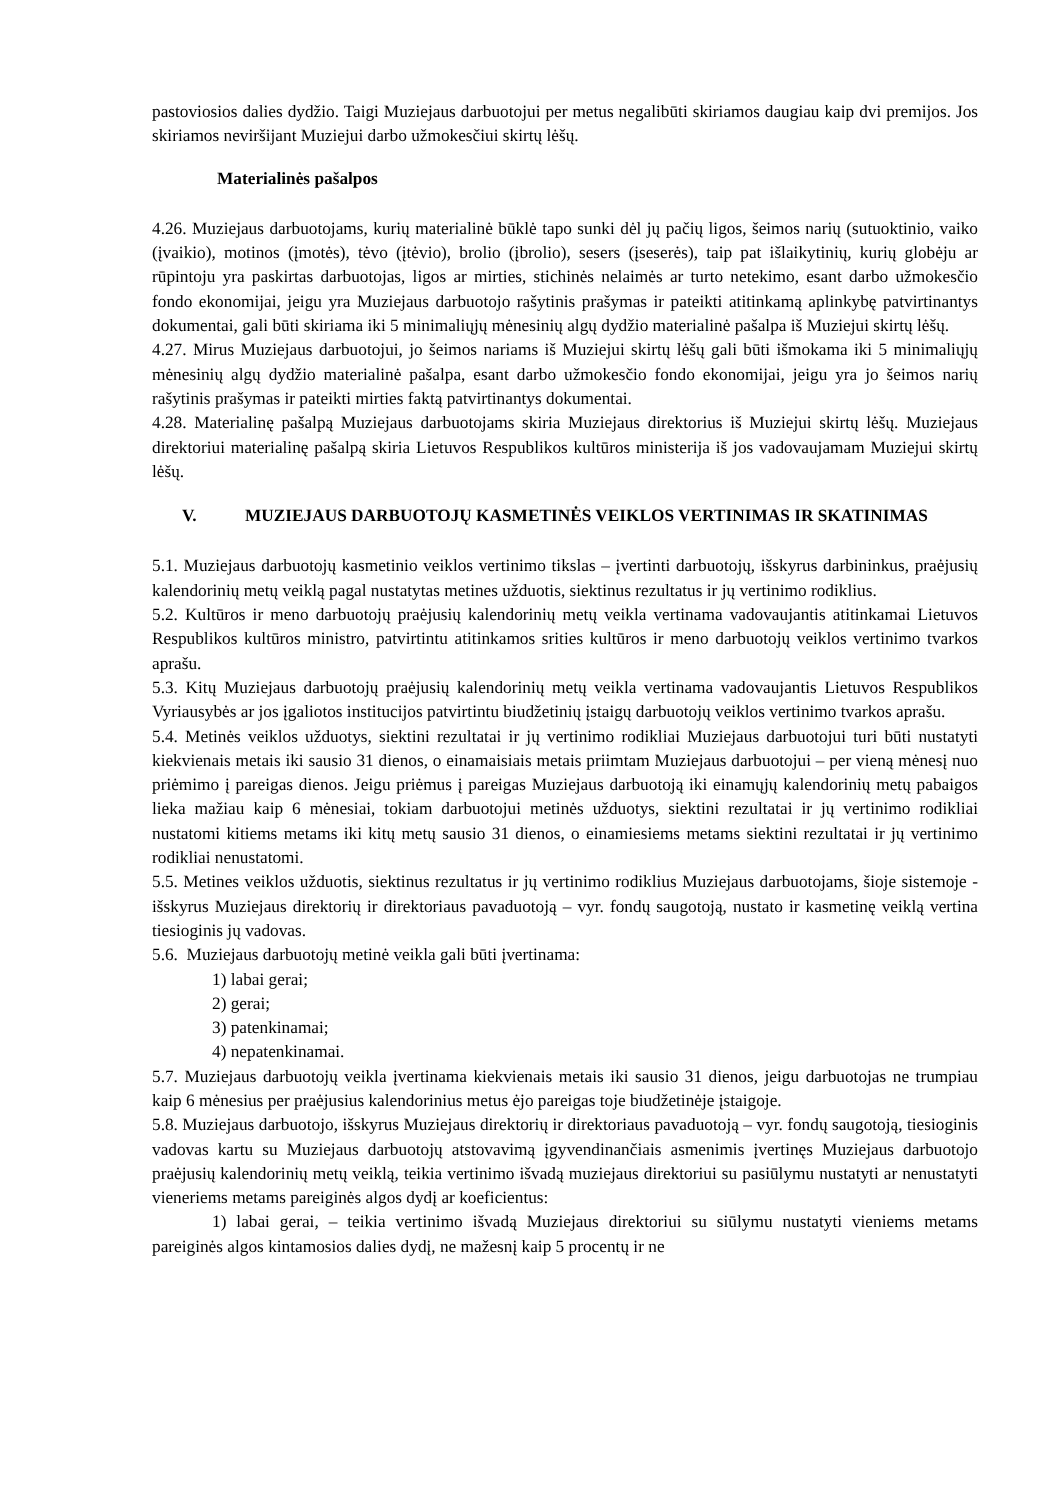pastoviosios dalies dydžio. Taigi Muziejaus darbuotojui per metus negalibūti skiriamos daugiau kaip dvi premijos. Jos skiriamos neviršijant Muziejui darbo užmokesčiui skirtų lėšų.
Materialinės pašalpos
4.26. Muziejaus darbuotojams, kurių materialinė būklė tapo sunki dėl jų pačių ligos, šeimos narių (sutuoktinio, vaiko (įvaikio), motinos (įmotės), tėvo (įtėvio), brolio (įbrolio), sesers (įseserės), taip pat išlaikytinių, kurių globėju ar rūpintoju yra paskirtas darbuotojas, ligos ar mirties, stichinės nelaimės ar turto netekimo, esant darbo užmokesčio fondo ekonomijai, jeigu yra Muziejaus darbuotojo rašytinis prašymas ir pateikti atitinkamą aplinkybę patvirtinantys dokumentai, gali būti skiriama iki 5 minimaliųjų mėnesinių algų dydžio materialinė pašalpa iš Muziejui skirtų lėšų.
4.27. Mirus Muziejaus darbuotojui, jo šeimos nariams iš Muziejui skirtų lėšų gali būti išmokama iki 5 minimaliųjų mėnesinių algų dydžio materialinė pašalpa, esant darbo užmokesčio fondo ekonomijai, jeigu yra jo šeimos narių rašytinis prašymas ir pateikti mirties faktą patvirtinantys dokumentai.
4.28. Materialinę pašalpą Muziejaus darbuotojams skiria Muziejaus direktorius iš Muziejui skirtų lėšų. Muziejaus direktoriui materialinę pašalpą skiria Lietuvos Respublikos kultūros ministerija iš jos vadovaujamam Muziejui skirtų lėšų.
V. MUZIEJAUS DARBUOTOJŲ KASMETINĖS VEIKLOS VERTINIMAS IR SKATINIMAS
5.1. Muziejaus darbuotojų kasmetinio veiklos vertinimo tikslas – įvertinti darbuotojų, išskyrus darbininkus, praėjusių kalendorinių metų veiklą pagal nustatytas metines užduotis, siektinus rezultatus ir jų vertinimo rodiklius.
5.2. Kultūros ir meno darbuotojų praėjusių kalendorinių metų veikla vertinama vadovaujantis atitinkamai Lietuvos Respublikos kultūros ministro, patvirtintu atitinkamos srities kultūros ir meno darbuotojų veiklos vertinimo tvarkos aprašu.
5.3. Kitų Muziejaus darbuotojų praėjusių kalendorinių metų veikla vertinama vadovaujantis Lietuvos Respublikos Vyriausybės ar jos įgaliotos institucijos patvirtintu biudžetinių įstaigų darbuotojų veiklos vertinimo tvarkos aprašu.
5.4. Metinės veiklos užduotys, siektini rezultatai ir jų vertinimo rodikliai Muziejaus darbuotojui turi būti nustatyti kiekvienais metais iki sausio 31 dienos, o einamaisiais metais priimtam Muziejaus darbuotojui – per vieną mėnesį nuo priėmimo į pareigas dienos. Jeigu priėmus į pareigas Muziejaus darbuotoją iki einamųjų kalendorinių metų pabaigos lieka mažiau kaip 6 mėnesiai, tokiam darbuotojui metinės užduotys, siektini rezultatai ir jų vertinimo rodikliai nustatomi kitiems metams iki kitų metų sausio 31 dienos, o einamiesiems metams siektini rezultatai ir jų vertinimo rodikliai nenustatomi.
5.5. Metines veiklos užduotis, siektinus rezultatus ir jų vertinimo rodiklius Muziejaus darbuotojams, šioje sistemoje - išskyrus Muziejaus direktorių ir direktoriaus pavaduotoją – vyr. fondų saugotoją, nustato ir kasmetinę veiklą vertina tiesioginis jų vadovas.
5.6. Muziejaus darbuotojų metinė veikla gali būti įvertinama:
1) labai gerai;
2) gerai;
3) patenkinamai;
4) nepatenkinamai.
5.7. Muziejaus darbuotojų veikla įvertinama kiekvienais metais iki sausio 31 dienos, jeigu darbuotojas ne trumpiau kaip 6 mėnesius per praėjusius kalendorinius metus ėjo pareigas toje biudžetinėje įstaigoje.
5.8. Muziejaus darbuotojo, išskyrus Muziejaus direktorių ir direktoriaus pavaduotoją – vyr. fondų saugotoją, tiesioginis vadovas kartu su Muziejaus darbuotojų atstovavimą įgyvendinančiais asmenimis įvertinęs Muziejaus darbuotojo praėjusių kalendorinių metų veiklą, teikia vertinimo išvadą muziejaus direktoriui su pasiūlymu nustatyti ar nenustatyti vieneriems metams pareiginės algos dydį ar koeficientus:
1) labai gerai, – teikia vertinimo išvadą Muziejaus direktoriui su siūlymu nustatyti vieniems metams pareiginės algos kintamosios dalies dydį, ne mažesnį kaip 5 procentų ir ne